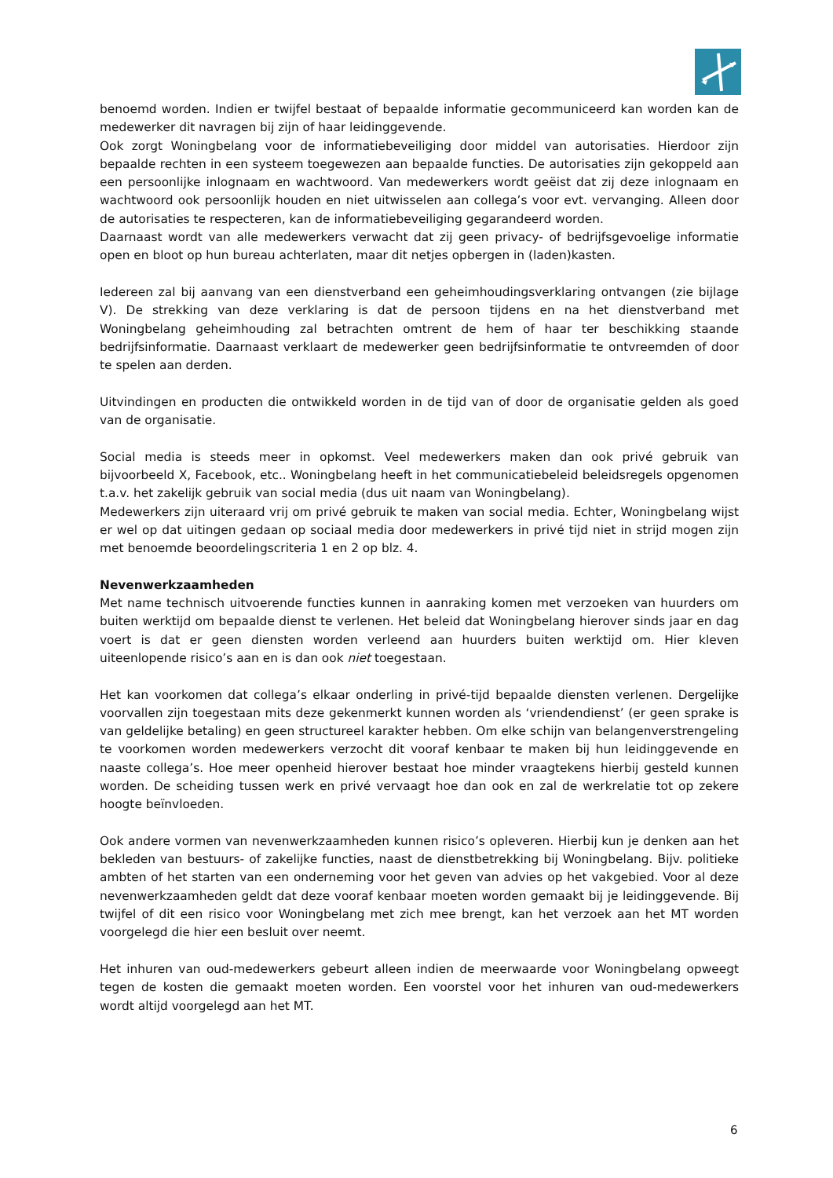benoemd worden. Indien er twijfel bestaat of bepaalde informatie gecommuniceerd kan worden kan de medewerker dit navragen bij zijn of haar leidinggevende.
Ook zorgt Woningbelang voor de informatiebeveiliging door middel van autorisaties. Hierdoor zijn bepaalde rechten in een systeem toegewezen aan bepaalde functies. De autorisaties zijn gekoppeld aan een persoonlijke inlognaam en wachtwoord. Van medewerkers wordt geëist dat zij deze inlognaam en wachtwoord ook persoonlijk houden en niet uitwisselen aan collega’s voor evt. vervanging. Alleen door de autorisaties te respecteren, kan de informatiebeveiliging gegarandeerd worden.
Daarnaast wordt van alle medewerkers verwacht dat zij geen privacy- of bedrijfsgevoelige informatie open en bloot op hun bureau achterlaten, maar dit netjes opbergen in (laden)kasten.
Iedereen zal bij aanvang van een dienstverband een geheimhoudingsverklaring ontvangen (zie bijlage V). De strekking van deze verklaring is dat de persoon tijdens en na het dienstverband met Woningbelang geheimhouding zal betrachten omtrent de hem of haar ter beschikking staande bedrijfsinformatie. Daarnaast verklaart de medewerker geen bedrijfsinformatie te ontvreemden of door te spelen aan derden.
Uitvindingen en producten die ontwikkeld worden in de tijd van of door de organisatie gelden als goed van de organisatie.
Social media is steeds meer in opkomst. Veel medewerkers maken dan ook privé gebruik van bijvoorbeeld X, Facebook, etc.. Woningbelang heeft in het communicatiebeleid beleidsregels opgenomen t.a.v. het zakelijk gebruik van social media (dus uit naam van Woningbelang).
Medewerkers zijn uiteraard vrij om privé gebruik te maken van social media. Echter, Woningbelang wijst er wel op dat uitingen gedaan op sociaal media door medewerkers in privé tijd niet in strijd mogen zijn met benoemde beoordelingscriteria 1 en 2 op blz. 4.
Nevenwerkzaamheden
Met name technisch uitvoerende functies kunnen in aanraking komen met verzoeken van huurders om buiten werktijd om bepaalde dienst te verlenen. Het beleid dat Woningbelang hierover sinds jaar en dag voert is dat er geen diensten worden verleend aan huurders buiten werktijd om. Hier kleven uiteenlopende risico’s aan en is dan ook niet toegestaan.
Het kan voorkomen dat collega’s elkaar onderling in privé-tijd bepaalde diensten verlenen. Dergelijke voorvallen zijn toegestaan mits deze gekenmerkt kunnen worden als ‘vriendendienst’ (er geen sprake is van geldelijke betaling) en geen structureel karakter hebben. Om elke schijn van belangenverstrengeling te voorkomen worden medewerkers verzocht dit vooraf kenbaar te maken bij hun leidinggevende en naaste collega’s. Hoe meer openheid hierover bestaat hoe minder vraagtekens hierbij gesteld kunnen worden. De scheiding tussen werk en privé vervaagt hoe dan ook en zal de werkrelatie tot op zekere hoogte beïnvloeden.
Ook andere vormen van nevenwerkzaamheden kunnen risico’s opleveren. Hierbij kun je denken aan het bekleden van bestuurs- of zakelijke functies, naast de dienstbetrekking bij Woningbelang. Bijv. politieke ambten of het starten van een onderneming voor het geven van advies op het vakgebied. Voor al deze nevenwerkzaamheden geldt dat deze vooraf kenbaar moeten worden gemaakt bij je leidinggevende. Bij twijfel of dit een risico voor Woningbelang met zich mee brengt, kan het verzoek aan het MT worden voorgelegd die hier een besluit over neemt.
Het inhuren van oud-medewerkers gebeurt alleen indien de meerwaarde voor Woningbelang opweegt tegen de kosten die gemaakt moeten worden. Een voorstel voor het inhuren van oud-medewerkers wordt altijd voorgelegd aan het MT.
6